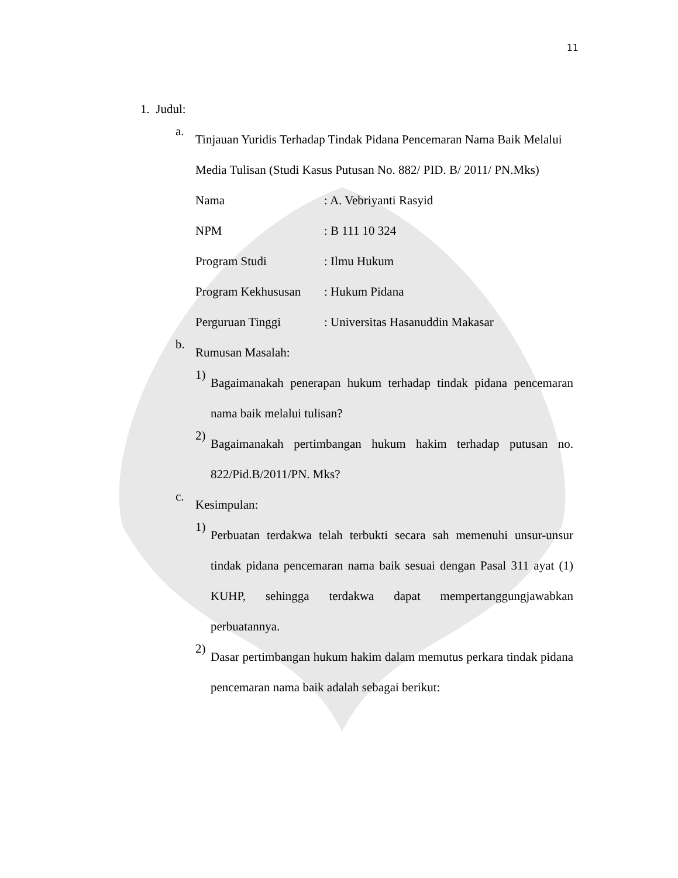11
1. Judul:
a.
Tinjauan Yuridis Terhadap Tindak Pidana Pencemaran Nama Baik Melalui Media Tulisan (Studi Kasus Putusan No. 882/ PID. B/ 2011/ PN.Mks)
| Nama | : A. Vebriyanti Rasyid |
| NPM | : B 111 10 324 |
| Program Studi | : Ilmu Hukum |
| Program Kekhususan | : Hukum Pidana |
| Perguruan Tinggi | : Universitas Hasanuddin Makasar |
b.
Rumusan Masalah:
1)
Bagaimanakah penerapan hukum terhadap tindak pidana pencemaran nama baik melalui tulisan?
2)
Bagaimanakah pertimbangan hukum hakim terhadap putusan no. 822/Pid.B/2011/PN. Mks?
c.
Kesimpulan:
1)
Perbuatan terdakwa telah terbukti secara sah memenuhi unsur-unsur tindak pidana pencemaran nama baik sesuai dengan Pasal 311 ayat (1) KUHP, sehingga terdakwa dapat mempertanggungjawabkan perbuatannya.
2)
Dasar pertimbangan hukum hakim dalam memutus perkara tindak pidana pencemaran nama baik adalah sebagai berikut: